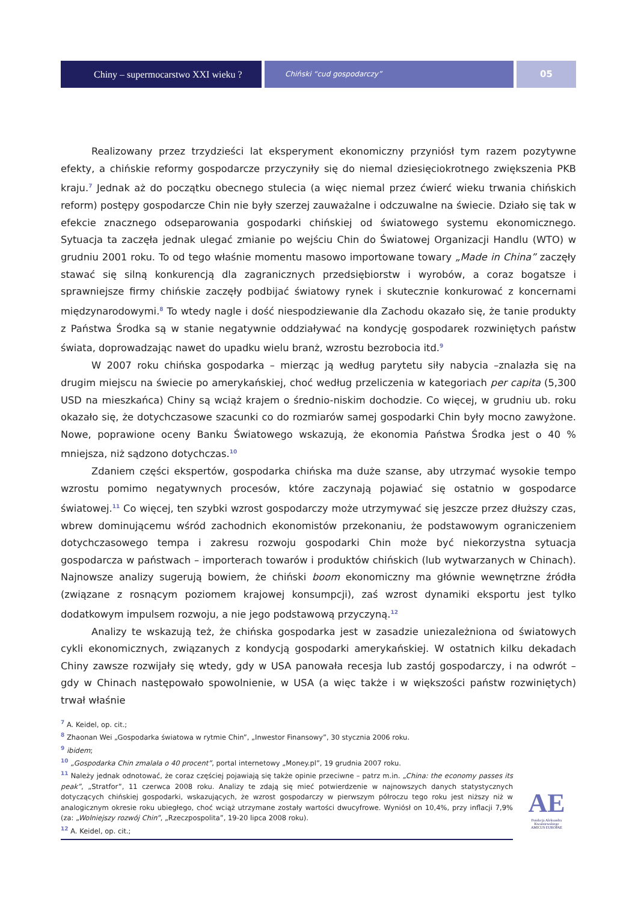Chiny – supermocarstwo XXI wieku ?
Chiński “cud gospodarczy”
05
Realizowany przez trzydzieści lat eksperyment ekonomiczny przyniósł tym razem pozytywne efekty, a chińskie reformy gospodarcze przyczyniły się do niemal dziesięciokrotnego zwiększenia PKB kraju.<sup>7</sup> Jednak aż do początku obecnego stulecia (a więc niemal przez ćwierć wieku trwania chińskich reform) postępy gospodarcze Chin nie były szerzej zauważalne i odczuwalne na świecie. Działo się tak w efekcie znacznego odseparowania gospodarki chińskiej od światowego systemu ekonomicznego. Sytuacja ta zaczęła jednak ulegać zmianie po wejściu Chin do Światowej Organizacji Handlu (WTO) w grudniu 2001 roku. To od tego właśnie momentu masowo importowane towary „Made in China” zaczęły stawać się silną konkurencją dla zagranicznych przedsiębiorstw i wyrobów, a coraz bogatsze i sprawniejsze firmy chińskie zaczęły podbijać światowy rynek i skutecznie konkurować z koncernami międzynarodowymi.<sup>8</sup> To wtedy nagle i dość niespodziewanie dla Zachodu okazało się, że tanie produkty z Państwa Środka są w stanie negatywnie oddziaływać na kondycję gospodarek rozwiniętych państw świata, doprowadzając nawet do upadku wielu branż, wzrostu bezrobocia itd.<sup>9</sup>
W 2007 roku chińska gospodarka – mierząc ją według parytetu siły nabycia –znalazła się na drugim miejscu na świecie po amerykańskiej, choć według przeliczenia w kategoriach per capita (5,300 USD na mieszkańca) Chiny są wciąż krajem o średnio-niskim dochodzie. Co więcej, w grudniu ub. roku okazało się, że dotychczasowe szacunki co do rozmiarów samej gospodarki Chin były mocno zawyżone. Nowe, poprawione oceny Banku Światowego wskazują, że ekonomia Państwa Środka jest o 40 % mniejsza, niż sądzono dotychczas.<sup>10</sup>
Zdaniem części ekspertów, gospodarka chińska ma duże szanse, aby utrzymać wysokie tempo wzrostu pomimo negatywnych procesów, które zaczynają pojawiać się ostatnio w gospodarce światowej.<sup>11</sup> Co więcej, ten szybki wzrost gospodarczy może utrzymywać się jeszcze przez dłuższy czas, wbrew dominującemu wśród zachodnich ekonomistów przekonaniu, że podstawowym ograniczeniem dotychczasowego tempa i zakresu rozwoju gospodarki Chin może być niekorzystna sytuacja gospodarcza w państwach – importerach towarów i produktów chińskich (lub wytwarzanych w Chinach). Najnowsze analizy sugerują bowiem, że chiński boom ekonomiczny ma głównie wewnętrzne źródła (związane z rosnącym poziomem krajowej konsumpcji), zaś wzrost dynamiki eksportu jest tylko dodatkowym impulsem rozwoju, a nie jego podstawową przyczyną.<sup>12</sup>
Analizy te wskazują też, że chińska gospodarka jest w zasadzie uniezależniona od światowych cykli ekonomicznych, związanych z kondycją gospodarki amerykańskiej. W ostatnich kilku dekadach Chiny zawsze rozwijały się wtedy, gdy w USA panowała recesja lub zastój gospodarczy, i na odwrót – gdy w Chinach następowało spowolnienie, w USA (a więc także i w większości państw rozwiniętych) trwał właśnie
<sup>7</sup> A. Keidel, op. cit.;
<sup>8</sup> Zhaonan Wei „Gospodarka światowa w rytmie Chin”, „Inwestor Finansowy”, 30 stycznia 2006 roku.
<sup>9</sup> ibidem;
<sup>10</sup> „Gospodarka Chin zmalała o 40 procent”, portal internetowy „Money.pl”, 19 grudnia 2007 roku.
<sup>11</sup> Należy jednak odnotować, że coraz częściej pojawiają się także opinie przeciwne – patrz m.in. „China: the economy passes its peak”, „Stratfor”, 11 czerwca 2008 roku. Analizy te zdają się mieć potwierdzenie w najnowszych danych statystycznych dotyczących chińskiej gospodarki, wskazujących, że wzrost gospodarczy w pierwszym półroczu tego roku jest niższy niż w analogicznym okresie roku ubiegłego, choć wciąż utrzymane zostały wartości dwucyfrowe. Wyniósł on 10,4%, przy inflacji 7,9% (za: „Wolniejszy rozwój Chin”, „Rzeczpospolita”, 19-20 lipca 2008 roku).
<sup>12</sup> A. Keidel, op. cit.;
AE
Fundacja Aleksandra Kwaśniewskiego
AMICUS EUROPAE